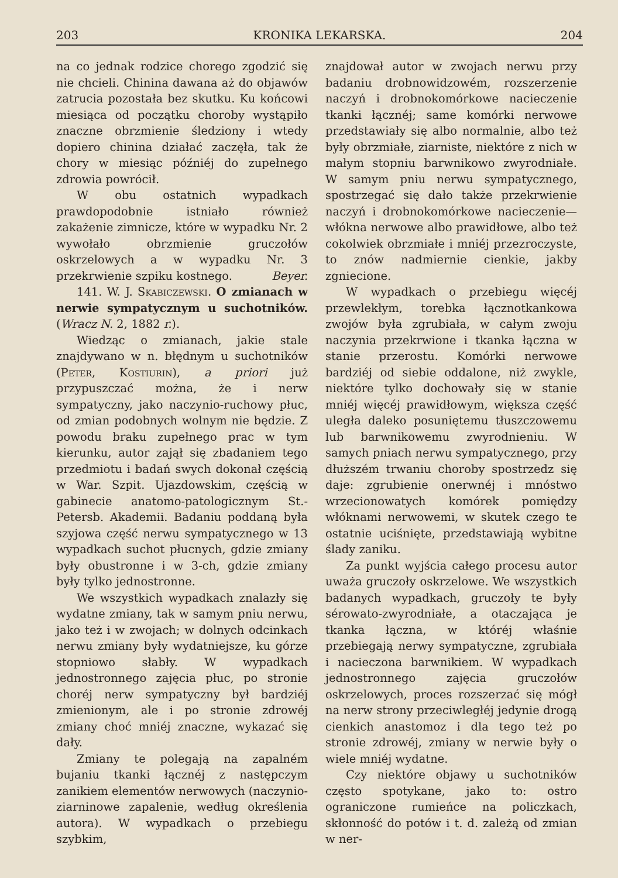203 KRONIKA LEKARSKA. 204
na co jednak rodzice chorego zgodzić się nie chcieli. Chinina dawana aż do objawów zatrucia pozostała bez skutku. Ku końcowi miesiąca od początku choroby wystąpiło znaczne obrzmienie śledziony i wtedy dopiero chinina działać zaczęła, tak że chory w miesiąc późniéj do zupełnego zdrowia powrócił.
W obu ostatnich wypadkach prawdopodobnie istniało również zakażenie zimnicze, które w wypadku Nr. 2 wywołało obrzmienie gruczołów oskrzelowych a w wypadku Nr. 3 przekrwienie szpiku kostnego. Beyer.
141. W. J. Skabiczewski. O zmianach w nerwie sympatycznym u suchotników. (Wracz N. 2, 1882 r.).
Wiedząc o zmianach, jakie stale znajdywano w n. błędnym u suchotników (Peter, Kostiurin), a priori już przypuszczać można, że i nerw sympatyczny, jako naczynio-ruchowy płuc, od zmian podobnych wolnym nie będzie. Z powodu braku zupełnego prac w tym kierunku, autor zajął się zbadaniem tego przedmiotu i badań swych dokonał częścią w War. Szpit. Ujazdowskim, częścią w gabinecie anatomo-patologicznym St.-Petersb. Akademii. Badaniu poddaną była szyjowa część nerwu sympatycznego w 13 wypadkach suchot płucnych, gdzie zmiany były obustronne i w 3-ch, gdzie zmiany były tylko jednostronne.
We wszystkich wypadkach znalazły się wydatne zmiany, tak w samym pniu nerwu, jako też i w zwojach; w dolnych odcinkach nerwu zmiany były wydatniejsze, ku górze stopniowo słabły. W wypadkach jednostronnego zajęcia płuc, po stronie choréj nerw sympatyczny był bardziéj zmienionym, ale i po stronie zdrowéj zmiany choć mniéj znaczne, wykazać się dały.
Zmiany te polegają na zapalném bujaniu tkanki łącznéj z następczym zanikiem elementów nerwowych (naczynio-ziarninowe zapalenie, według określenia autora). W wypadkach o przebiegu szybkim,
znajdował autor w zwojach nerwu przy badaniu drobnowidzowém, rozszerzenie naczyń i drobnokomórkowe nacieczenie tkanki łącznéj; same komórki nerwowe przedstawiały się albo normalnie, albo też były obrzmiałe, ziarniste, niektóre z nich w małym stopniu barwnikowo zwyrodniałe. W samym pniu nerwu sympatycznego, spostrzegać się dało także przekrwienie naczyń i drobnokomórkowe nacieczenie—włókna nerwowe albo prawidłowe, albo też cokolwiek obrzmiałe i mniéj przezroczyste, to znów nadmiernie cienkie, jakby zgniecione.
W wypadkach o przebiegu więcéj przewlekłym, torebka łącznotkankowa zwojów była zgrubiała, w całym zwoju naczynia przekrwione i tkanka łączna w stanie przerostu. Komórki nerwowe bardziéj od siebie oddalone, niż zwykle, niektóre tylko dochowały się w stanie mniéj więcéj prawidłowym, większa część uległa daleko posuniętemu tłuszczowemu lub barwnikowemu zwyrodnieniu. W samych pniach nerwu sympatycznego, przy dłuższém trwaniu choroby spostrzedz się daje: zgrubienie onerwnéj i mnóstwo wrzecionowatych komórek pomiędzy włóknami nerwowemi, w skutek czego te ostatnie uciśnięte, przedstawiają wybitne ślady zaniku.
Za punkt wyjścia całego procesu autor uważa gruczoły oskrzelowe. We wszystkich badanych wypadkach, gruczoły te były sérowato-zwyrodniałe, a otaczająca je tkanka łączna, w któréj właśnie przebiegają nerwy sympatyczne, zgrubiała i nacieczona barwnikiem. W wypadkach jednostronnego zajęcia gruczołów oskrzelowych, proces rozszerzać się mógł na nerw strony przeciwległéj jedynie drogą cienkich anastomoz i dla tego też po stronie zdrowéj, zmiany w nerwie były o wiele mniéj wydatne.
Czy niektóre objawy u suchotników często spotykane, jako to: ostro ograniczone rumieńce na policzkach, skłonność do potów i t. d. zależą od zmian w ner-